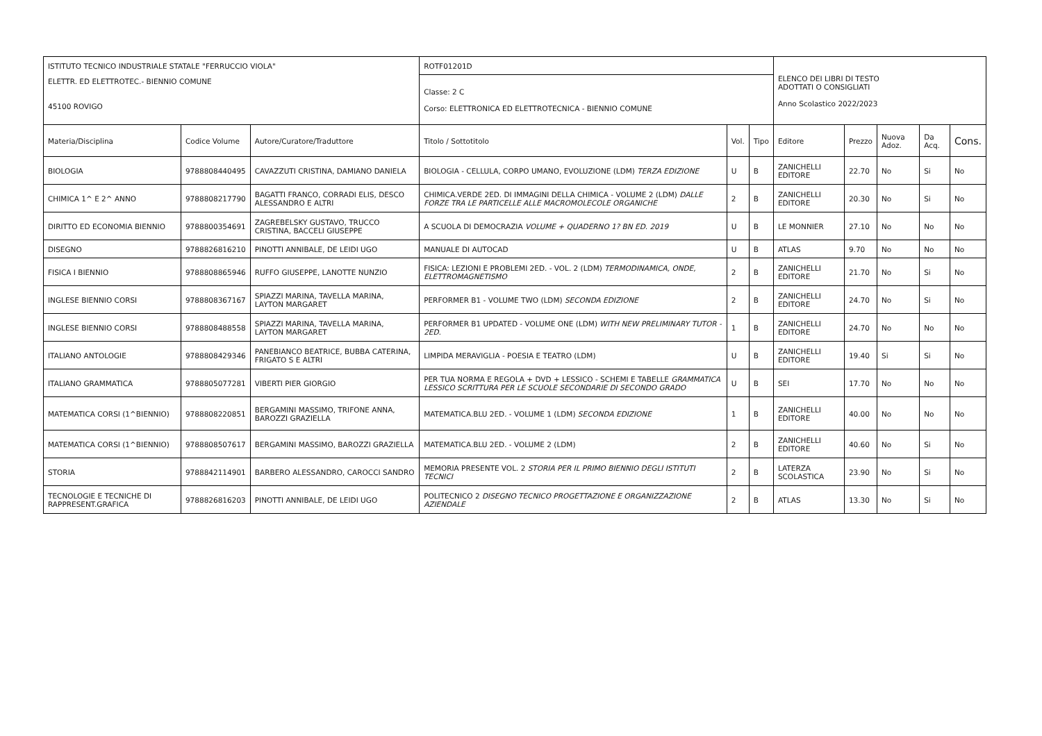| ISTITUTO TECNICO INDUSTRIALE STATALE "FERRUCCIO VIOLA" | | | ROTF01201D | | | ELENCO DEI LIBRI DI TESTO ADOTTATI O CONSIGLIATI Anno Scolastico 2022/2023 | | | | |
| ELETTR. ED ELETTROTEC.- BIENNIO COMUNE 45100 ROVIGO | | | Classe: 2 C Corso: ELETTRONICA ED ELETTROTECNICA - BIENNIO COMUNE | | | | | | | |
| Materia/Disciplina | Codice Volume | Autore/Curatore/Traduttore | Titolo / Sottotitolo | Vol. | Tipo | Editore | Prezzo | Nuova Adoz. | Da Acq. | Cons. |
| BIOLOGIA | 9788808440495 | CAVAZZUTI CRISTINA, DAMIANO DANIELA | BIOLOGIA - CELLULA, CORPO UMANO, EVOLUZIONE (LDM) TERZA EDIZIONE | U | B | ZANICHELLI EDITORE | 22.70 | No | Si | No |
| CHIMICA 1^ E 2^ ANNO | 9788808217790 | BAGATTI FRANCO, CORRADI ELIS, DESCO ALESSANDRO E ALTRI | CHIMICA.VERDE 2ED. DI IMMAGINI DELLA CHIMICA - VOLUME 2 (LDM) DALLE FORZE TRA LE PARTICELLE ALLE MACROMOLECOLE ORGANICHE | 2 | B | ZANICHELLI EDITORE | 20.30 | No | Si | No |
| DIRITTO ED ECONOMIA BIENNIO | 9788800354691 | ZAGREBELSKY GUSTAVO, TRUCCO CRISTINA, BACCELI GIUSEPPE | A SCUOLA DI DEMOCRAZIA VOLUME + QUADERNO 1? BN ED. 2019 | U | B | LE MONNIER | 27.10 | No | No | No |
| DISEGNO | 9788826816210 | PINOTTI ANNIBALE, DE LEIDI UGO | MANUALE DI AUTOCAD | U | B | ATLAS | 9.70 | No | No | No |
| FISICA I BIENNIO | 9788808865946 | RUFFO GIUSEPPE, LANOTTE NUNZIO | FISICA: LEZIONI E PROBLEMI 2ED. - VOL. 2 (LDM) TERMODINAMICA, ONDE, ELETTROMAGNETISMO | 2 | B | ZANICHELLI EDITORE | 21.70 | No | Si | No |
| INGLESE BIENNIO CORSI | 9788808367167 | SPIAZZI MARINA, TAVELLA MARINA, LAYTON MARGARET | PERFORMER B1 - VOLUME TWO (LDM) SECONDA EDIZIONE | 2 | B | ZANICHELLI EDITORE | 24.70 | No | Si | No |
| INGLESE BIENNIO CORSI | 9788808488558 | SPIAZZI MARINA, TAVELLA MARINA, LAYTON MARGARET | PERFORMER B1 UPDATED - VOLUME ONE (LDM) WITH NEW PRELIMINARY TUTOR - 2ED. | 1 | B | ZANICHELLI EDITORE | 24.70 | No | No | No |
| ITALIANO ANTOLOGIE | 9788808429346 | PANEBIANCO BEATRICE, BUBBA CATERINA, FRIGATO S E ALTRI | LIMPIDA MERAVIGLIA - POESIA E TEATRO (LDM) | U | B | ZANICHELLI EDITORE | 19.40 | Si | Si | No |
| ITALIANO GRAMMATICA | 9788805077281 | VIBERTI PIER GIORGIO | PER TUA NORMA E REGOLA + DVD + LESSICO - SCHEMI E TABELLE GRAMMATICA LESSICO SCRITTURA PER LE SCUOLE SECONDARIE DI SECONDO GRADO | U | B | SEI | 17.70 | No | No | No |
| MATEMATICA CORSI (1^BIENNIO) | 9788808220851 | BERGAMINI MASSIMO, TRIFONE ANNA, BAROZZI GRAZIELLA | MATEMATICA.BLU 2ED. - VOLUME 1 (LDM) SECONDA EDIZIONE | 1 | B | ZANICHELLI EDITORE | 40.00 | No | No | No |
| MATEMATICA CORSI (1^BIENNIO) | 9788808507617 | BERGAMINI MASSIMO, BAROZZI GRAZIELLA | MATEMATICA.BLU 2ED. - VOLUME 2 (LDM) | 2 | B | ZANICHELLI EDITORE | 40.60 | No | Si | No |
| STORIA | 9788842114901 | BARBERO ALESSANDRO, CAROCCI SANDRO | MEMORIA PRESENTE VOL. 2 STORIA PER IL PRIMO BIENNIO DEGLI ISTITUTI TECNICI | 2 | B | LATERZA SCOLASTICA | 23.90 | No | Si | No |
| TECNOLOGIE E TECNICHE DI RAPPRESENT.GRAFICA | 9788826816203 | PINOTTI ANNIBALE, DE LEIDI UGO | POLITECNICO 2 DISEGNO TECNICO PROGETTAZIONE E ORGANIZZAZIONE AZIENDALE | 2 | B | ATLAS | 13.30 | No | Si | No |